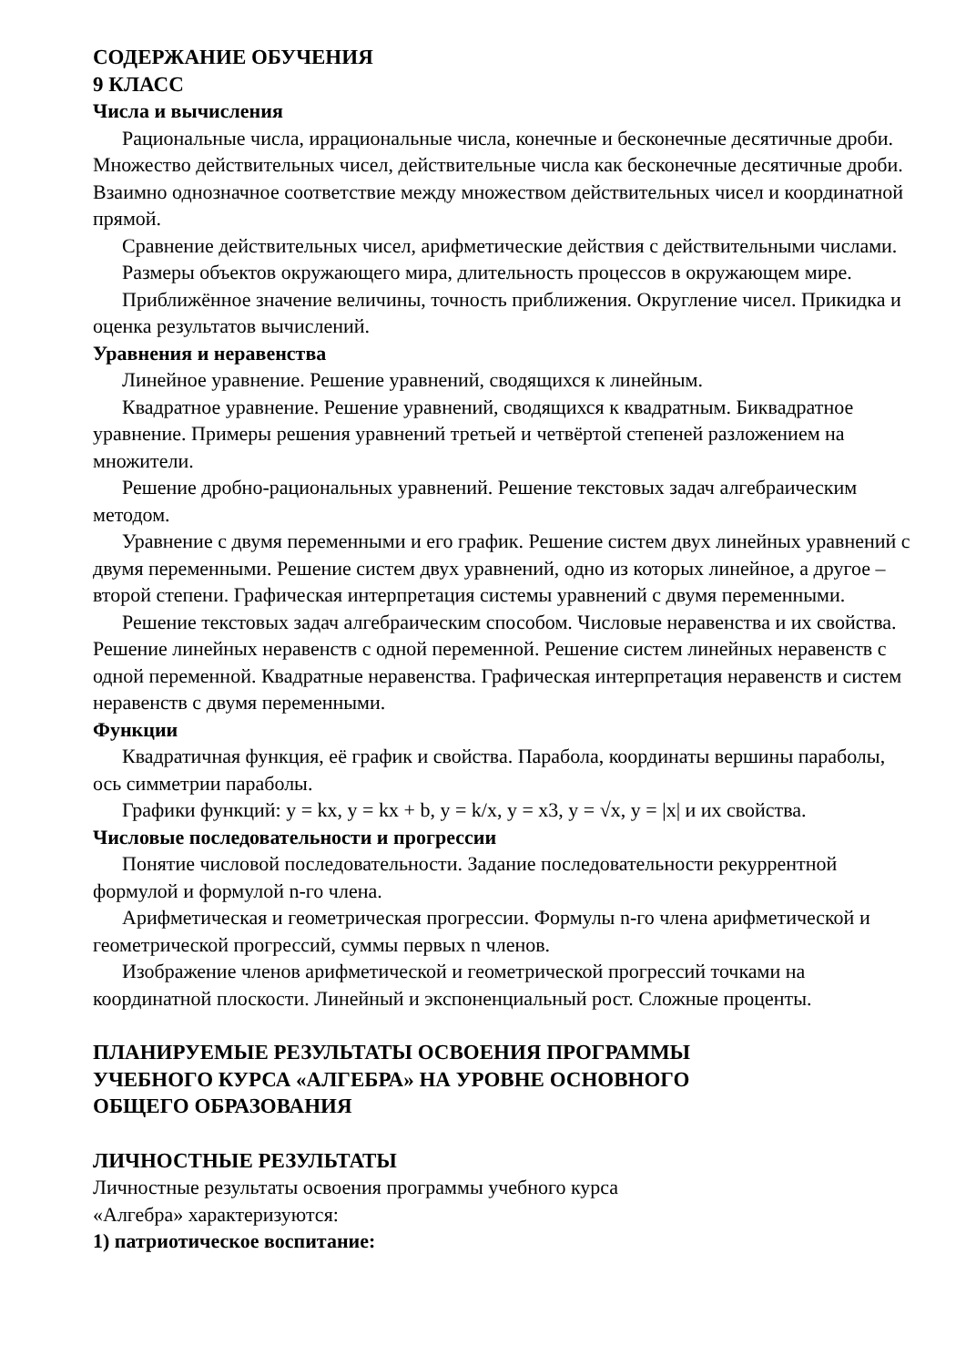СОДЕРЖАНИЕ ОБУЧЕНИЯ
9 КЛАСС
Числа и вычисления
Рациональные числа, иррациональные числа, конечные и бесконечные десятичные дроби. Множество действительных чисел, действительные числа как бесконечные десятичные дроби. Взаимно однозначное соответствие между множеством действительных чисел и координатной прямой.
Сравнение действительных чисел, арифметические действия с действительными числами.
Размеры объектов окружающего мира, длительность процессов в окружающем мире.
Приближённое значение величины, точность приближения. Округление чисел. Прикидка и оценка результатов вычислений.
Уравнения и неравенства
Линейное уравнение. Решение уравнений, сводящихся к линейным.
Квадратное уравнение. Решение уравнений, сводящихся к квадратным. Биквадратное уравнение. Примеры решения уравнений третьей и четвёртой степеней разложением на множители.
Решение дробно-рациональных уравнений. Решение текстовых задач алгебраическим методом.
Уравнение с двумя переменными и его график. Решение систем двух линейных уравнений с двумя переменными. Решение систем двух уравнений, одно из которых линейное, а другое – второй степени. Графическая интерпретация системы уравнений с двумя переменными.
Решение текстовых задач алгебраическим способом. Числовые неравенства и их свойства. Решение линейных неравенств с одной переменной. Решение систем линейных неравенств с одной переменной. Квадратные неравенства. Графическая интерпретация неравенств и систем неравенств с двумя переменными.
Функции
Квадратичная функция, её график и свойства. Парабола, координаты вершины параболы, ось симметрии параболы.
Графики функций: y = kx, y = kx + b, y = k/x, y = x3, y = √x, y = |x| и их свойства.
Числовые последовательности и прогрессии
Понятие числовой последовательности. Задание последовательности рекуррентной формулой и формулой n-го члена.
Арифметическая и геометрическая прогрессии. Формулы n-го члена арифметической и геометрической прогрессий, суммы первых n членов.
Изображение членов арифметической и геометрической прогрессий точками на координатной плоскости. Линейный и экспоненциальный рост. Сложные проценты.
ПЛАНИРУЕМЫЕ РЕЗУЛЬТАТЫ ОСВОЕНИЯ ПРОГРАММЫ
УЧЕБНОГО КУРСА «АЛГЕБРА» НА УРОВНЕ ОСНОВНОГО
ОБЩЕГО ОБРАЗОВАНИЯ
ЛИЧНОСТНЫЕ РЕЗУЛЬТАТЫ
Личностные результаты освоения программы учебного курса
«Алгебра» характеризуются:
1) патриотическое воспитание: